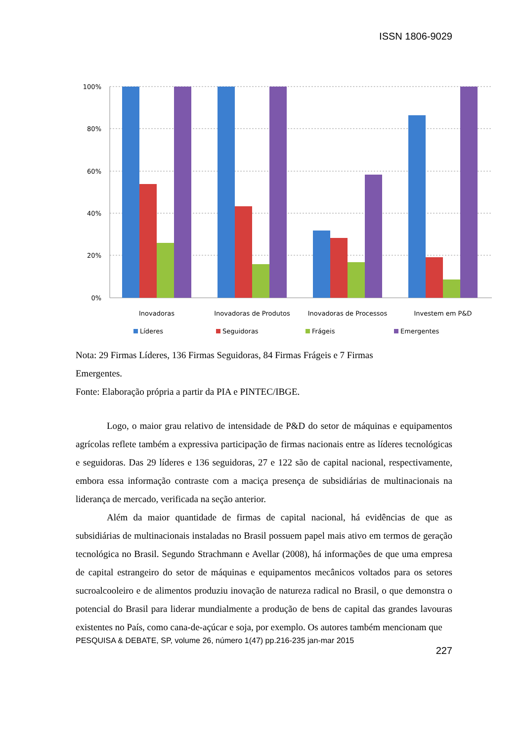ISSN 1806-9029
100%
80%
60%
40%
20%
0%
Inovadoras
Inovadoras de Produtos
Inovadoras de Processos
Investem em P&D
Líderes
Seguidoras
Frágeis
Emergentes
Nota: 29 Firmas Líderes, 136 Firmas Seguidoras, 84 Firmas Frágeis e 7 Firmas
Emergentes.
Fonte: Elaboração própria a partir da PIA e PINTEC/IBGE.
Logo, o maior grau relativo de intensidade de P&D do setor de máquinas e equipamentos agrícolas reflete também a expressiva participação de firmas nacionais entre as líderes tecnológicas e seguidoras. Das 29 líderes e 136 seguidoras, 27 e 122 são de capital nacional, respectivamente, embora essa informação contraste com a maciça presença de subsidiárias de multinacionais na liderança de mercado, verificada na seção anterior.
Além da maior quantidade de firmas de capital nacional, há evidências de que as subsidiárias de multinacionais instaladas no Brasil possuem papel mais ativo em termos de geração tecnológica no Brasil. Segundo Strachmann e Avellar (2008), há informações de que uma empresa de capital estrangeiro do setor de máquinas e equipamentos mecânicos voltados para os setores sucroalcooleiro e de alimentos produziu inovação de natureza radical no Brasil, o que demonstra o potencial do Brasil para liderar mundialmente a produção de bens de capital das grandes lavouras existentes no País, como cana-de-açúcar e soja, por exemplo. Os autores também mencionam que
PESQUISA & DEBATE, SP, volume 26, número 1(47) pp.216-235 jan-mar 2015
227